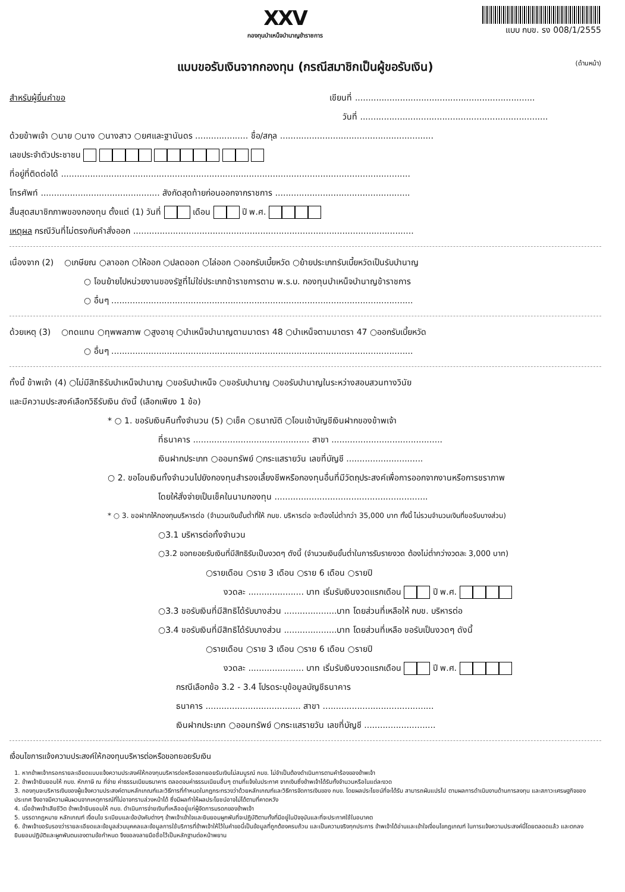XXV
กองทุนบำเหน็จบำนาญข้าราชการ
แบบ กบข. รง 008/1/2555
แบบขอรับเงินจากกองทุน (กรณีสมาชิกเป็นผู้ขอรับเงิน) (ด้านหน้า)
สำหรับผู้ยื่นคำขอ เขียนที่ ....................................................................
วันที่ .......................................................................
ด้วยข้าพเจ้า ○นาย ○นาง ○นางสาว ○ยศและฐานันดร .................... ชื่อ/สกุล ..........................................................
เลขประจำตัวประชาชน
ที่อยู่ที่ติดต่อได้ ....................................................................................................................................
โทรศัพท์ ............................................. สังกัดสุดท้ายก่อนออกจากราชการ ...................................................
สิ้นสุดสมาชิกภาพของกองทุน ตั้งแต่ (1) วันที่ เดือน ปี พ.ศ.
เหตุผล กรณีวันที่ไม่ตรงกับคำสั่งออก ..........................................................................................................
เนื่องจาก (2) ○เกษียณ ○ลาออก ○ให้ออก ○ปลดออก ○ไล่ออก ○ออกรับเบี้ยหวัด ○ย้ายประเภทรับเบี้ยหวัดเป็นรับบำนาญ
○ โอนย้ายไปหน่วยงานของรัฐที่ไม่ใช่ประเภทข้าราชการตาม พ.ร.บ. กองทุนบำเหน็จบำนาญข้าราชการ
○ อื่นๆ ..................................................................................................................
ด้วยเหตุ (3) ○ทดแทน ○ทุพพลภาพ ○สูงอายุ ○บำเหน็จบำนาญตามมาตรา 48 ○บำเหน็จตามมาตรา 47 ○ออกรับเบี้ยหวัด
○ อื่นๆ ..................................................................................................................
ทั้งนี้ ข้าพเจ้า (4) ○ไม่มีสิทธิรับบำเหน็จบำนาญ ○ขอรับบำเหน็จ ○ขอรับบำนาญ ○ขอรับบำนาญในระหว่างสอบสวนทางวินัย
และมีความประสงค์เลือกวิธีรับเงิน ดังนี้ (เลือกเพียง 1 ข้อ)
* ○ 1. ขอรับเงินคืนทั้งจำนวน (5) ○เช็ค ○ธนาณัติ ○โอนเข้าบัญชีเงินฝากของข้าพเจ้า
ที่ธนาคาร ............................................ สาขา ..........................................
เงินฝากประเภท ○ออมทรัพย์ ○กระแสรายวัน เลขที่บัญชี .............................
○ 2. ขอโอนเงินทั้งจำนวนไปยังกองทุนสำรองเลี้ยงชีพหรือกองทุนอื่นที่มีวัตถุประสงค์เพื่อการออกจากงานหรือการชราภาพ
โดยให้สั่งจ่ายเป็นเช็คในนามกองทุน ..........................................................
* ○ 3. ขอฝากให้กองทุนบริหารต่อ (จำนวนเงินขั้นต่ำที่ให้ กบข. บริหารต่อ จะต้องไม่ต่ำกว่า 35,000 บาท ทั้งนี้ ไม่รวมจำนวนเงินที่ขอรับบางส่วน)
○3.1 บริหารต่อทั้งจำนวน
○3.2 ขอทยอยรับเงินที่มีสิทธิรับเป็นงวดๆ ดังนี้ (จำนวนเงินขั้นต่ำในการรับรายงวด ต้องไม่ต่ำกว่างวดละ 3,000 บาท)
○รายเดือน ○ราย 3 เดือน ○ราย 6 เดือน ○รายปี
งวดละ ..................... บาท เริ่มรับเงินงวดแรกเดือน ปี พ.ศ.
○3.3 ขอรับเงินที่มีสิทธิได้รับบางส่วน ....................บาท โดยส่วนที่เหลือให้ กบข. บริหารต่อ
○3.4 ขอรับเงินที่มีสิทธิได้รับบางส่วน ....................บาท โดยส่วนที่เหลือ ขอรับเป็นงวดๆ ดังนี้
○รายเดือน ○ราย 3 เดือน ○ราย 6 เดือน ○รายปี
งวดละ ..................... บาท เริ่มรับเงินงวดแรกเดือน ปี พ.ศ.
กรณีเลือกข้อ 3.2 - 3.4 โปรดระบุข้อมูลบัญชีธนาคาร
ธนาคาร .................................... สาขา ..........................................
เงินฝากประเภท ○ออมทรัพย์ ○กระแสรายวัน เลขที่บัญชี ...........................
เงื่อนไขการแจ้งความประสงค์ให้กองทุนบริหารต่อหรือขอทยอยรับเงิน
1. หากข้าพเจ้ากรอกรายละเอียดแบบแจ้งความประสงค์ให้กองทุนบริหารต่อหรือขอทยอยรับเงินไม่สมบูรณ์ กบข. ไม่จำเป็นต้องดำเนินการตามคำร้องของข้าพเจ้า
2. ข้าพเจ้ายินยอมให้ กบข. หักภาษี ณ ที่จ่าย ค่าธรรมเนียมธนาคาร ตลอดจนค่าธรรมเนียมอื่นๆ ตามที่แจ้งในประกาศ จากเงินซึ่งข้าพเจ้าได้รับทั้งจำนวนหรือในแต่ละงวด
3. กองทุนจะบริหารเงินของผู้แจ้งความประสงค์ตามหลักเกณฑ์และวิธีการที่กำหนดในกฎกระทรวงว่าด้วยหลักเกณฑ์และวิธีการจัดการเงินของ กบข. โดยผลประโยชน์ที่จะได้รับ สามารถผันแปรไป ตามผลการดำเนินงานด้านการลงทุน และสภาวะเศรษฐกิจของประเทศ จึงอาจมีความผันผวนจากเหตุการณ์ที่ไม่อาจทราบล่วงหน้าได้ ซึ่งมีผลทำให้ผลประโยชน์อาจไม่ได้ตามที่คาดหวัง
4. เมื่อข้าพเจ้าเสียชีวิต ข้าพเจ้ายินยอมให้ กบข. ดำเนินการจ่ายเงินที่เหลืออยู่แก่ผู้จัดการมรดกของข้าพเจ้า
5. บรรดากฎหมาย หลักเกณฑ์ เงื่อนไข ระเบียบและข้อบังคับต่างๆ ข้าพเจ้าเข้าใจและยินยอมผูกพันที่จะปฏิบัติตามทั้งที่มีอยู่ในปัจจุบันและที่จะประกาศใช้ในอนาคต
6. ข้าพเจ้าขอรับรองว่ารายละเอียดและข้อมูลส่วนบุคคลและข้อมูลการใช้บริการที่ข้าพเจ้าให้ไว้ในคำขอนี้เป็นข้อมูลที่ถูกต้องครบถ้วน และเป็นความจริงทุกประการ ข้าพเจ้าได้อ่านและเข้าใจเงื่อนไขกฎเกณฑ์ ในการแจ้งความประสงค์นี้โดยตลอดแล้ว และตกลงยินยอมปฏิบัติและผูกพันตนเองตามข้อกำหนด จึงขอลงลายมือชื่อไว้เป็นหลักฐานต่อหน้าพยาน